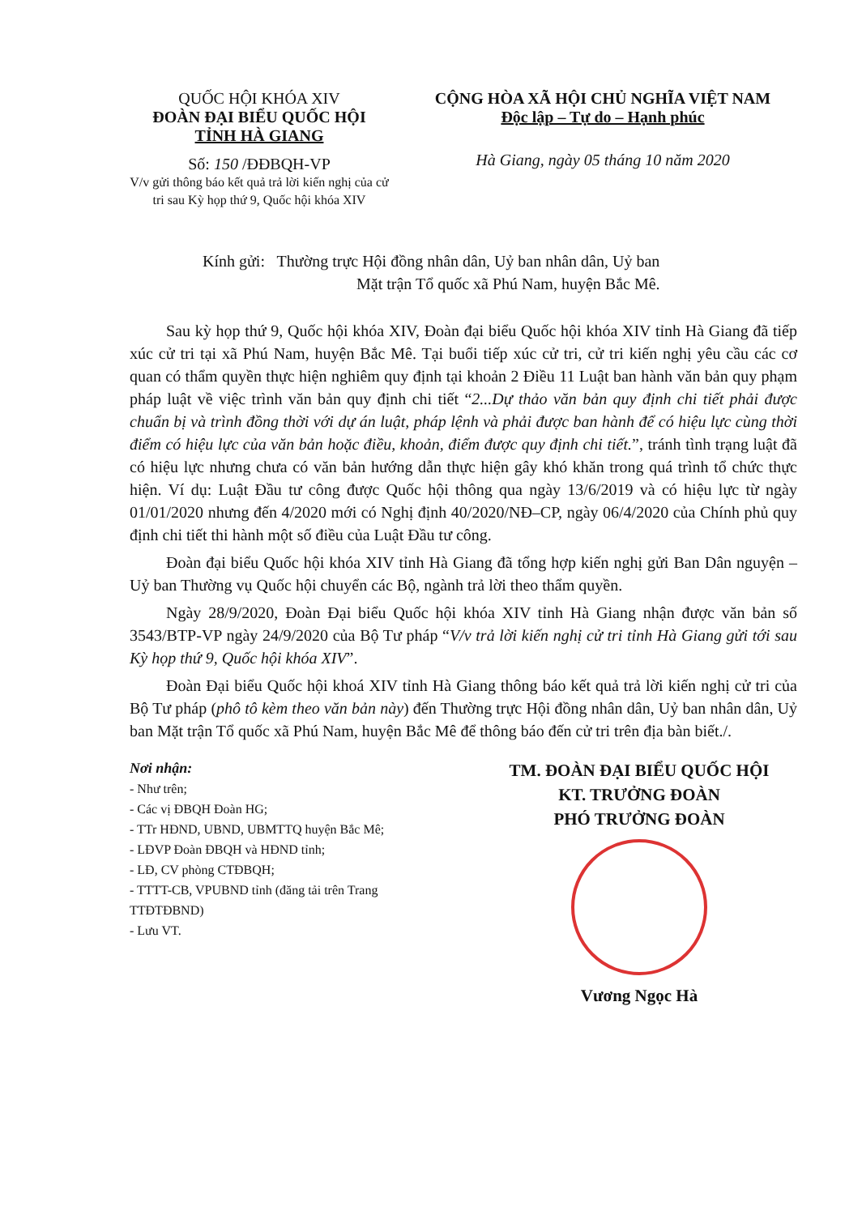QUỐC HỘI KHÓA XIV
ĐOÀN ĐẠI BIỂU QUỐC HỘI
TỈNH HÀ GIANG
Số: 150 /ĐĐBQH-VP
V/v gửi thông báo kết quả trả lời kiến nghị của cử tri sau Kỳ họp thứ 9, Quốc hội khóa XIV
CỘNG HÒA XÃ HỘI CHỦ NGHĨA VIỆT NAM
Độc lập – Tự do – Hạnh phúc
Hà Giang, ngày 05 tháng 10 năm 2020
Kính gửi: Thường trực Hội đồng nhân dân, Uỷ ban nhân dân, Uỷ ban
Mặt trận Tổ quốc xã Phú Nam, huyện Bắc Mê.
Sau kỳ họp thứ 9, Quốc hội khóa XIV, Đoàn đại biểu Quốc hội khóa XIV tỉnh Hà Giang đã tiếp xúc cử tri tại xã Phú Nam, huyện Bắc Mê. Tại buổi tiếp xúc cử tri, cử tri kiến nghị yêu cầu các cơ quan có thẩm quyền thực hiện nghiêm quy định tại khoản 2 Điều 11 Luật ban hành văn bản quy phạm pháp luật về việc trình văn bản quy định chi tiết “2...Dự thảo văn bản quy định chi tiết phải được chuẩn bị và trình đồng thời với dự án luật, pháp lệnh và phải được ban hành để có hiệu lực cùng thời điểm có hiệu lực của văn bản hoặc điều, khoản, điểm được quy định chi tiết.”, tránh tình trạng luật đã có hiệu lực nhưng chưa có văn bản hướng dẫn thực hiện gây khó khăn trong quá trình tổ chức thực hiện. Ví dụ: Luật Đầu tư công được Quốc hội thông qua ngày 13/6/2019 và có hiệu lực từ ngày 01/01/2020 nhưng đến 4/2020 mới có Nghị định 40/2020/NĐ–CP, ngày 06/4/2020 của Chính phủ quy định chi tiết thi hành một số điều của Luật Đầu tư công.
Đoàn đại biểu Quốc hội khóa XIV tỉnh Hà Giang đã tổng hợp kiến nghị gửi Ban Dân nguyện – Uỷ ban Thường vụ Quốc hội chuyển các Bộ, ngành trả lời theo thẩm quyền.
Ngày 28/9/2020, Đoàn Đại biểu Quốc hội khóa XIV tỉnh Hà Giang nhận được văn bản số 3543/BTP-VP ngày 24/9/2020 của Bộ Tư pháp “V/v trả lời kiến nghị cử tri tỉnh Hà Giang gửi tới sau Kỳ họp thứ 9, Quốc hội khóa XIV”.
Đoàn Đại biểu Quốc hội khoá XIV tỉnh Hà Giang thông báo kết quả trả lời kiến nghị cử tri của Bộ Tư pháp (phô tô kèm theo văn bản này) đến Thường trực Hội đồng nhân dân, Uỷ ban nhân dân, Uỷ ban Mặt trận Tổ quốc xã Phú Nam, huyện Bắc Mê để thông báo đến cử tri trên địa bàn biết./.
Nơi nhận:
- Như trên;
- Các vị ĐBQH Đoàn HG;
- TTr HĐND, UBND, UBMTTQ huyện Bắc Mê;
- LĐVP Đoàn ĐBQH và HĐND tỉnh;
- LĐ, CV phòng CTĐBQH;
- TTTT-CB, VPUBND tỉnh (đăng tải trên Trang TTĐTĐBND)
- Lưu VT.
TM. ĐOÀN ĐẠI BIỂU QUỐC HỘI
KT. TRƯỞNG ĐOÀN
PHÓ TRƯỞNG ĐOÀN
Vương Ngọc Hà